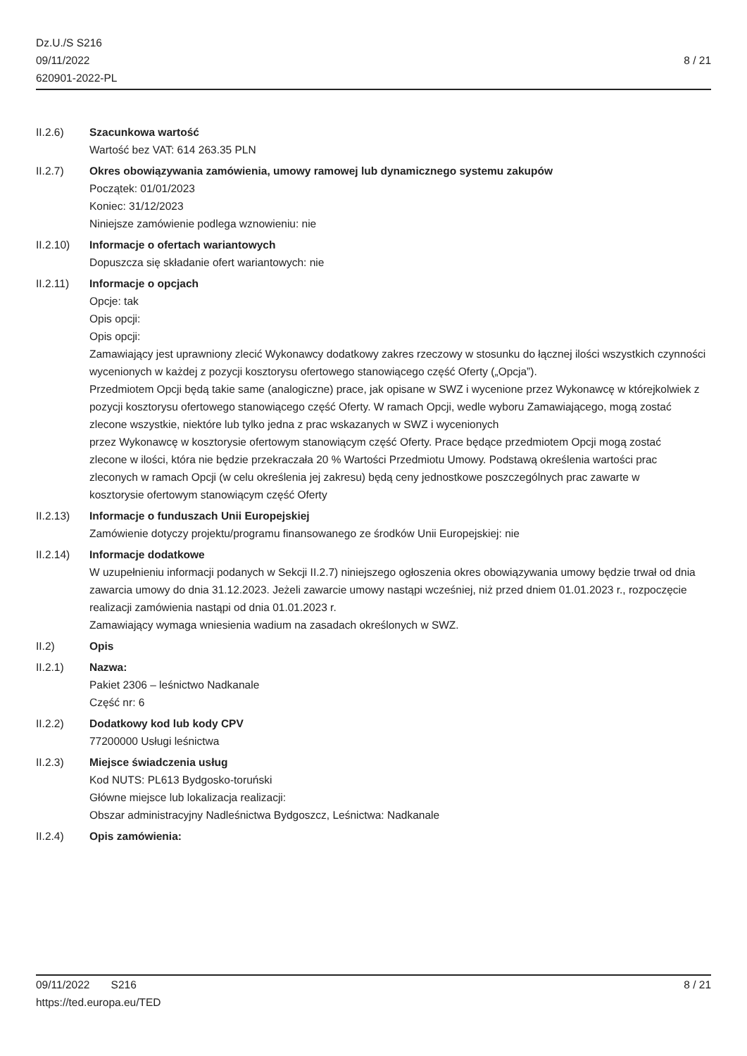Dz.U./S S216
09/11/2022
620901-2022-PL
8 / 21
II.2.6) Szacunkowa wartość
Wartość bez VAT: 614 263.35 PLN
II.2.7) Okres obowiązywania zamówienia, umowy ramowej lub dynamicznego systemu zakupów
Początek: 01/01/2023
Koniec: 31/12/2023
Niniejsze zamówienie podlega wznowieniu: nie
II.2.10) Informacje o ofertach wariantowych
Dopuszcza się składanie ofert wariantowych: nie
II.2.11) Informacje o opcjach
Opcje: tak
Opis opcji:
Opis opcji:
Zamawiający jest uprawniony zlecić Wykonawcy dodatkowy zakres rzeczowy w stosunku do łącznej ilości wszystkich czynności wycenionych w każdej z pozycji kosztorysu ofertowego stanowiącego część Oferty („Opcja”).
Przedmiotem Opcji będą takie same (analogiczne) prace, jak opisane w SWZ i wycenione przez Wykonawcę w którejkolwiek z pozycji kosztorysu ofertowego stanowiącego część Oferty. W ramach Opcji, wedle wyboru Zamawiającego, mogą zostać zlecone wszystkie, niektóre lub tylko jedna z prac wskazanych w SWZ i wycenionych
przez Wykonawcę w kosztorysie ofertowym stanowiącym część Oferty. Prace będące przedmiotem Opcji mogą zostać
zlecone w ilości, która nie będzie przekraczała 20 % Wartości Przedmiotu Umowy. Podstawą określenia wartości prac
zleconych w ramach Opcji (w celu określenia jej zakresu) będą ceny jednostkowe poszczególnych prac zawarte w
kosztorysie ofertowym stanowiącym część Oferty
II.2.13) Informacje o funduszach Unii Europejskiej
Zamówienie dotyczy projektu/programu finansowanego ze środków Unii Europejskiej: nie
II.2.14) Informacje dodatkowe
W uzupełnieniu informacji podanych w Sekcji II.2.7) niniejszego ogłoszenia okres obowiązywania umowy będzie trwał od dnia zawarcia umowy do dnia 31.12.2023. Jeżeli zawarcie umowy nastąpi wcześniej, niż przed dniem 01.01.2023 r., rozpoczęcie realizacji zamówienia nastąpi od dnia 01.01.2023 r.
Zamawiający wymaga wniesienia wadium na zasadach określonych w SWZ.
II.2) Opis
II.2.1) Nazwa:
Pakiet 2306 – leśnictwo Nadkanale
Część nr: 6
II.2.2) Dodatkowy kod lub kody CPV
77200000 Usługi leśnictwa
II.2.3) Miejsce świadczenia usług
Kod NUTS: PL613 Bydgosko-toruński
Główne miejsce lub lokalizacja realizacji:
Obszar administracyjny Nadleśnictwa Bydgoszcz, Leśnictwa: Nadkanale
II.2.4) Opis zamówienia:
09/11/2022 S216
https://ted.europa.eu/TED
8 / 21